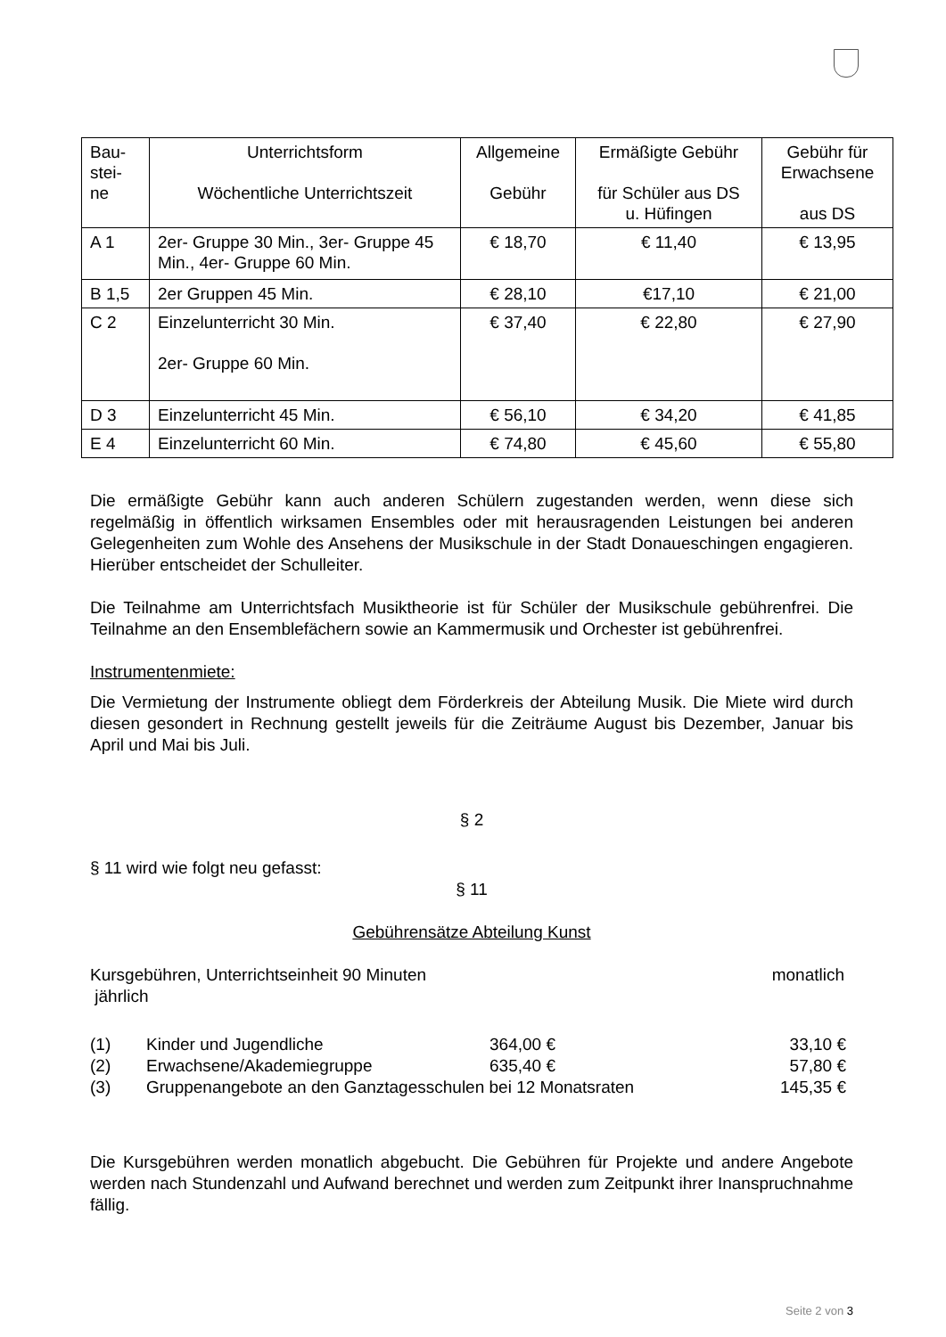| Bau- stei- ne | Unterrichtsform Wöchentliche Unterrichtszeit | Allgemeine Gebühr | Ermäßigte Gebühr für Schüler aus DS u. Hüfingen | Gebühr für Erwachsene aus DS |
| --- | --- | --- | --- | --- |
| A 1 | 2er- Gruppe 30 Min., 3er- Gruppe 45 Min., 4er- Gruppe 60 Min. | € 18,70 | € 11,40 | € 13,95 |
| B 1,5 | 2er Gruppen 45 Min. | € 28,10 | €17,10 | € 21,00 |
| C 2 | Einzelunterricht 30 Min. 2er- Gruppe 60 Min. | € 37,40 | € 22,80 | € 27,90 |
| D 3 | Einzelunterricht 45 Min. | € 56,10 | € 34,20 | € 41,85 |
| E 4 | Einzelunterricht 60 Min. | € 74,80 | € 45,60 | € 55,80 |
Die ermäßigte Gebühr kann auch anderen Schülern zugestanden werden, wenn diese sich regelmäßig in öffentlich wirksamen Ensembles oder mit herausragenden Leistungen bei anderen Gelegenheiten zum Wohle des Ansehens der Musikschule in der Stadt Donaueschingen engagieren. Hierüber entscheidet der Schulleiter.
Die Teilnahme am Unterrichtsfach Musiktheorie ist für Schüler der Musikschule gebührenfrei. Die Teilnahme an den Ensemblefächern sowie an Kammermusik und Orchester ist gebührenfrei.
Instrumentenmiete:
Die Vermietung der Instrumente obliegt dem Förderkreis der Abteilung Musik. Die Miete wird durch diesen gesondert in Rechnung gestellt jeweils für die Zeiträume August bis Dezember, Januar bis April und Mai bis Juli.
§ 2
§ 11 wird wie folgt neu gefasst:
§ 11
Gebührensätze Abteilung Kunst
Kursgebühren, Unterrichtseinheit 90 Minuten jährlich monatlich
(1) Kinder und Jugendliche 364,00 € 33,10 €
(2) Erwachsene/Akademiegruppe 635,40 € 57,80 €
(3) Gruppenangebote an den Ganztagesschulen bei 12 Monatsraten 145,35 €
Die Kursgebühren werden monatlich abgebucht. Die Gebühren für Projekte und andere Angebote werden nach Stundenzahl und Aufwand berechnet und werden zum Zeitpunkt ihrer Inanspruchnahme fällig.
Seite 2 von 3